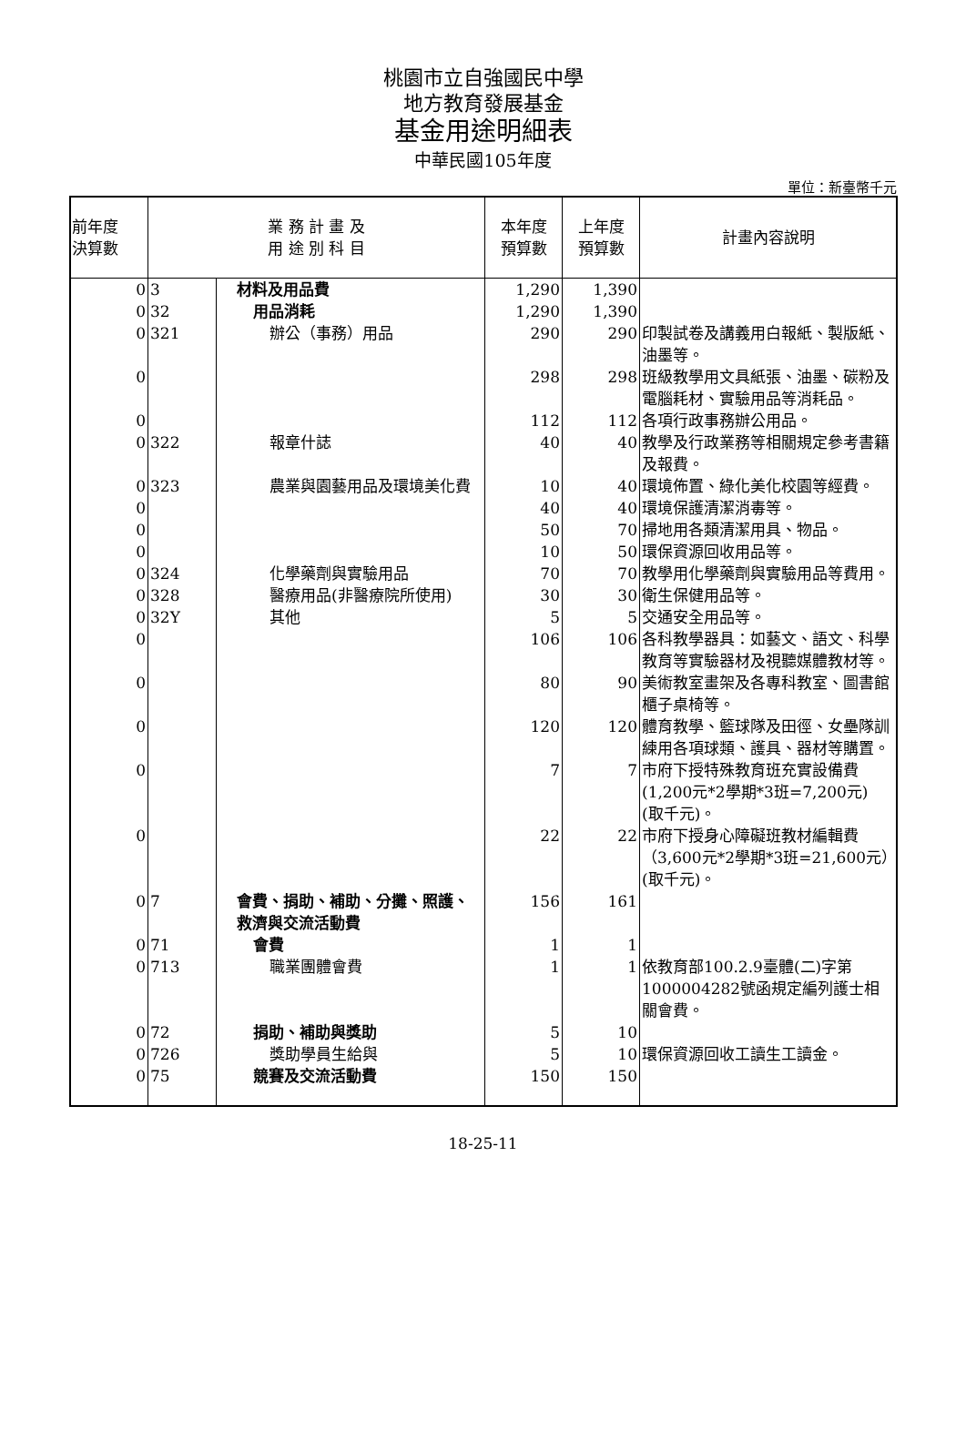桃園市立自強國民中學
地方教育發展基金
基金用途明細表
中華民國105年度
單位：新臺幣千元
| 前年度 決算數 | 業 務 計 畫 及 用 途 別 科 目 | | 本年度 預算數 | 上年度 預算數 | 計畫內容說明 |
| --- | --- | --- | --- | --- | --- |
| 0 | 3 | 材料及用品費 | 1,290 | 1,390 | |
| 0 | 32 | 用品消耗 | 1,290 | 1,390 | |
| 0 | 321 | 辦公（事務）用品 | 290 | 290 | 印製試卷及講義用白報紙、製版紙、油墨等。 |
| 0 | | | 298 | 298 | 班級教學用文具紙張、油墨、碳粉及電腦耗材、實驗用品等消耗品。 |
| 0 | | | 112 | 112 | 各項行政事務辦公用品。 |
| 0 | 322 | 報章什誌 | 40 | 40 | 教學及行政業務等相關規定參考書籍及報費。 |
| 0 | 323 | 農業與園藝用品及環境美化費 | 10 | 40 | 環境佈置、綠化美化校園等經費。 |
| 0 | | | 40 | 40 | 環境保護清潔消毒等。 |
| 0 | | | 50 | 70 | 掃地用各類清潔用具、物品。 |
| 0 | | | 10 | 50 | 環保資源回收用品等。 |
| 0 | 324 | 化學藥劑與實驗用品 | 70 | 70 | 教學用化學藥劑與實驗用品等費用。 |
| 0 | 328 | 醫療用品(非醫療院所使用) | 30 | 30 | 衛生保健用品等。 |
| 0 | 32Y | 其他 | 5 | 5 | 交通安全用品等。 |
| 0 | | | 106 | 106 | 各科教學器具：如藝文、語文、科學教育等實驗器材及視聽媒體教材等。 |
| 0 | | | 80 | 90 | 美術教室畫架及各專科教室、圖書館櫃子桌椅等。 |
| 0 | | | 120 | 120 | 體育教學、籃球隊及田徑、女壘隊訓練用各項球類、護具、器材等購置。 |
| 0 | | | 7 | 7 | 市府下授特殊教育班充實設備費(1,200元*2學期*3班=7,200元) (取千元)。 |
| 0 | | | 22 | 22 | 市府下授身心障礙班教材編輯費（3,600元*2學期*3班=21,600元）(取千元)。 |
| 0 | 7 | 會費、捐助、補助、分攤、照護、救濟與交流活動費 | 156 | 161 | |
| 0 | 71 | 會費 | 1 | 1 | |
| 0 | 713 | 職業團體會費 | 1 | 1 | 依教育部100.2.9臺體(二)字第1000004282號函規定編列護士相關會費。 |
| 0 | 72 | 捐助、補助與獎助 | 5 | 10 | |
| 0 | 726 | 獎助學員生給與 | 5 | 10 | 環保資源回收工讀生工讀金。 |
| 0 | 75 | 競賽及交流活動費 | 150 | 150 | |
18-25-11